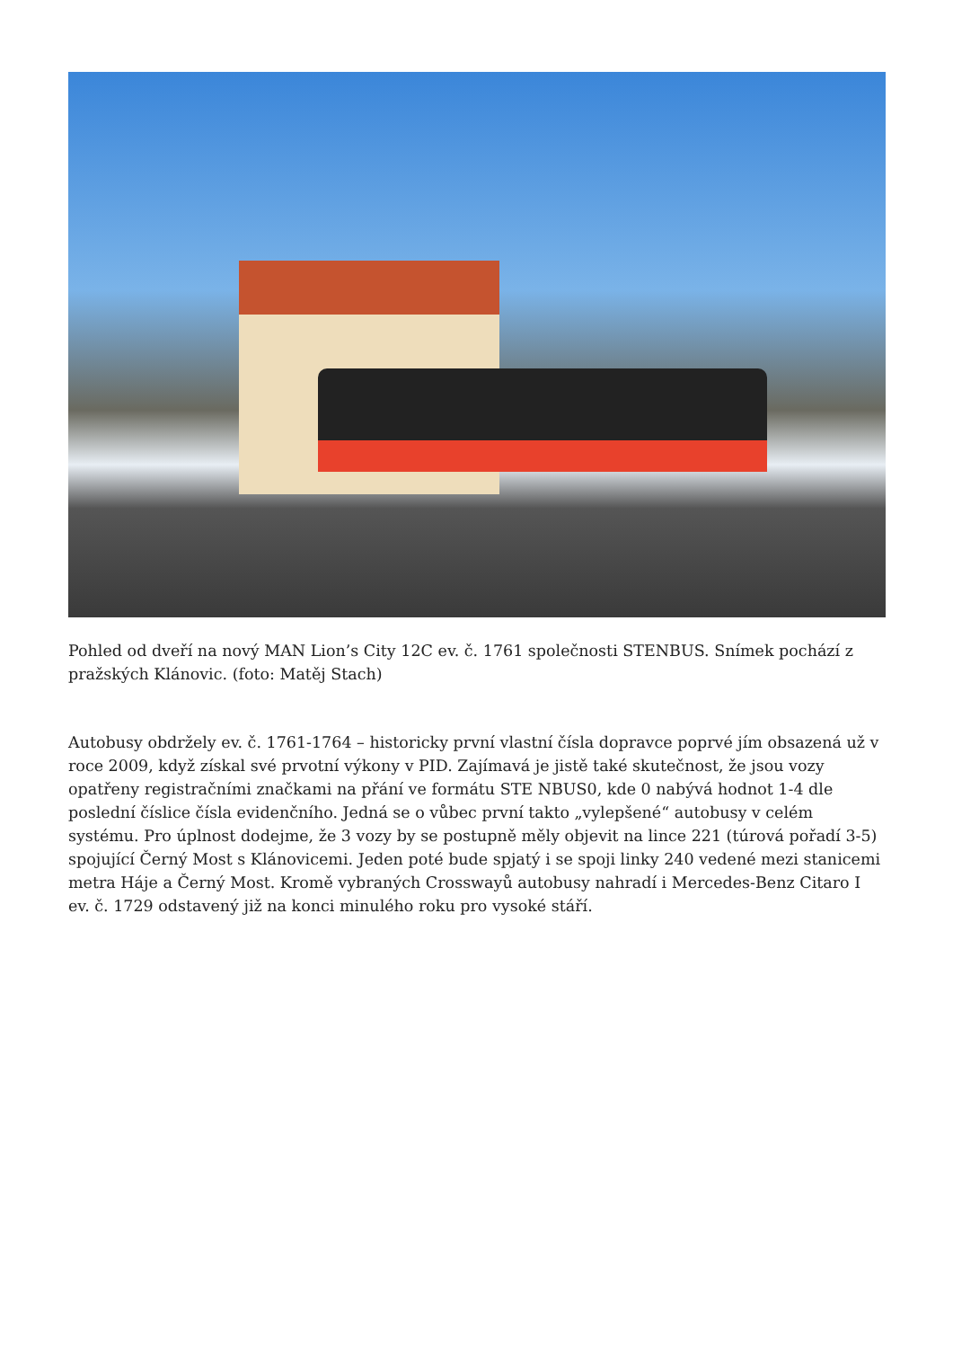Pohled od dveří na nový MAN Lion’s City 12C ev. č. 1761 společnosti STENBUS. Snímek pochází z pražských Klánovic. (foto: Matěj Stach)
Autobusy obdržely ev. č. 1761-1764 – historicky první vlastní čísla dopravce poprvé jím obsazená už v roce 2009, když získal své prvotní výkony v PID. Zajímavá je jistě také skutečnost, že jsou vozy opatřeny registračními značkami na přání ve formátu STE NBUS0, kde 0 nabývá hodnot 1-4 dle poslední číslice čísla evidenčního. Jedná se o vůbec první takto „vylepšené“ autobusy v celém systému. Pro úplnost dodejme, že 3 vozy by se postupně měly objevit na lince 221 (túrová pořadí 3-5) spojující Černý Most s Klánovicemi. Jeden poté bude spjatý i se spoji linky 240 vedené mezi stanicemi metra Háje a Černý Most. Kromě vybraných Crosswayů autobusy nahradí i Mercedes-Benz Citaro I ev. č. 1729 odstavený již na konci minulého roku pro vysoké stáří.